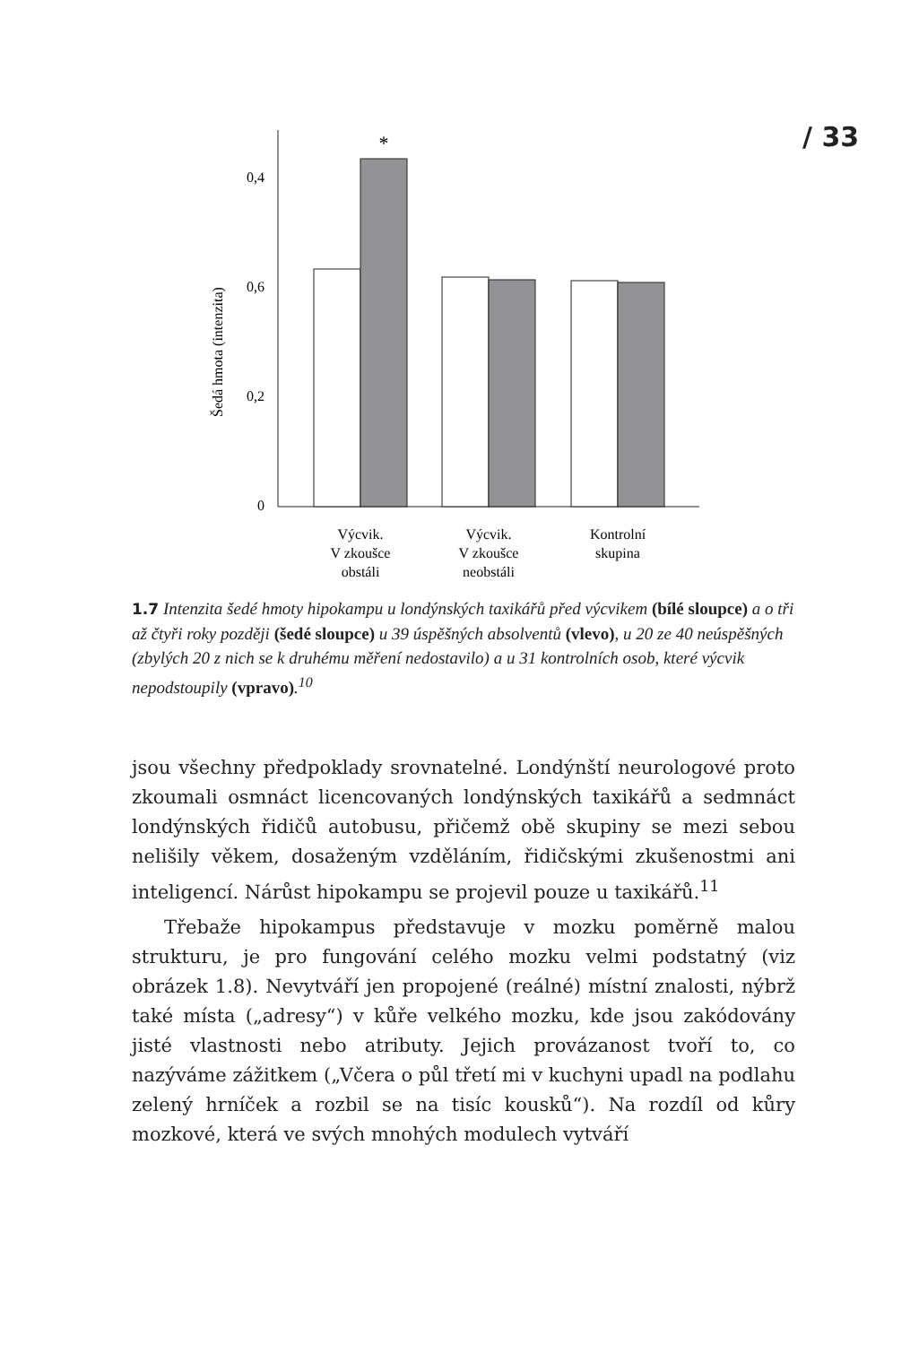/ 33
0,4
0,6
0,2
0
Šedá hmota (intenzita)
*
Výcvik.
V zkoušce
obstáli
Výcvik.
V zkoušce
neobstáli
Kontrolní
skupina
1.7 Intenzita šedé hmoty hipokampu u londýnských taxikářů před výcvikem (bílé sloupce) a o tři až čtyři roky později (šedé sloupce) u 39 úspěšných absolventů (vlevo), u 20 ze 40 neúspěšných (zbylých 20 z nich se k druhému měření nedostavilo) a u 31 kontrolních osob, které výcvik nepodstoupily (vpravo).<sup>10</sup>
jsou všechny předpoklady srovnatelné. Londýnští neurologové proto zkoumali osmnáct licencovaných londýnských taxikářů a sedmnáct londýnských řidičů autobusu, přičemž obě skupiny se mezi sebou nelišily věkem, dosaženým vzděláním, řidičskými zkušenostmi ani inteligencí. Nárůst hipokampu se projevil pouze u taxikářů.<sup>11</sup>
Třebaže hipokampus představuje v mozku poměrně malou strukturu, je pro fungování celého mozku velmi podstatný (viz obrázek 1.8). Nevytváří jen propojené (reálné) místní znalosti, nýbrž také místa („adresy“) v kůře velkého mozku, kde jsou zakódovány jisté vlastnosti nebo atributy. Jejich provázanost tvoří to, co nazýváme zážitkem („Včera o půl třetí mi v kuchyni upadl na podlahu zelený hrníček a rozbil se na tisíc kousků“). Na rozdíl od kůry mozkové, která ve svých mnohých modulech vytváří